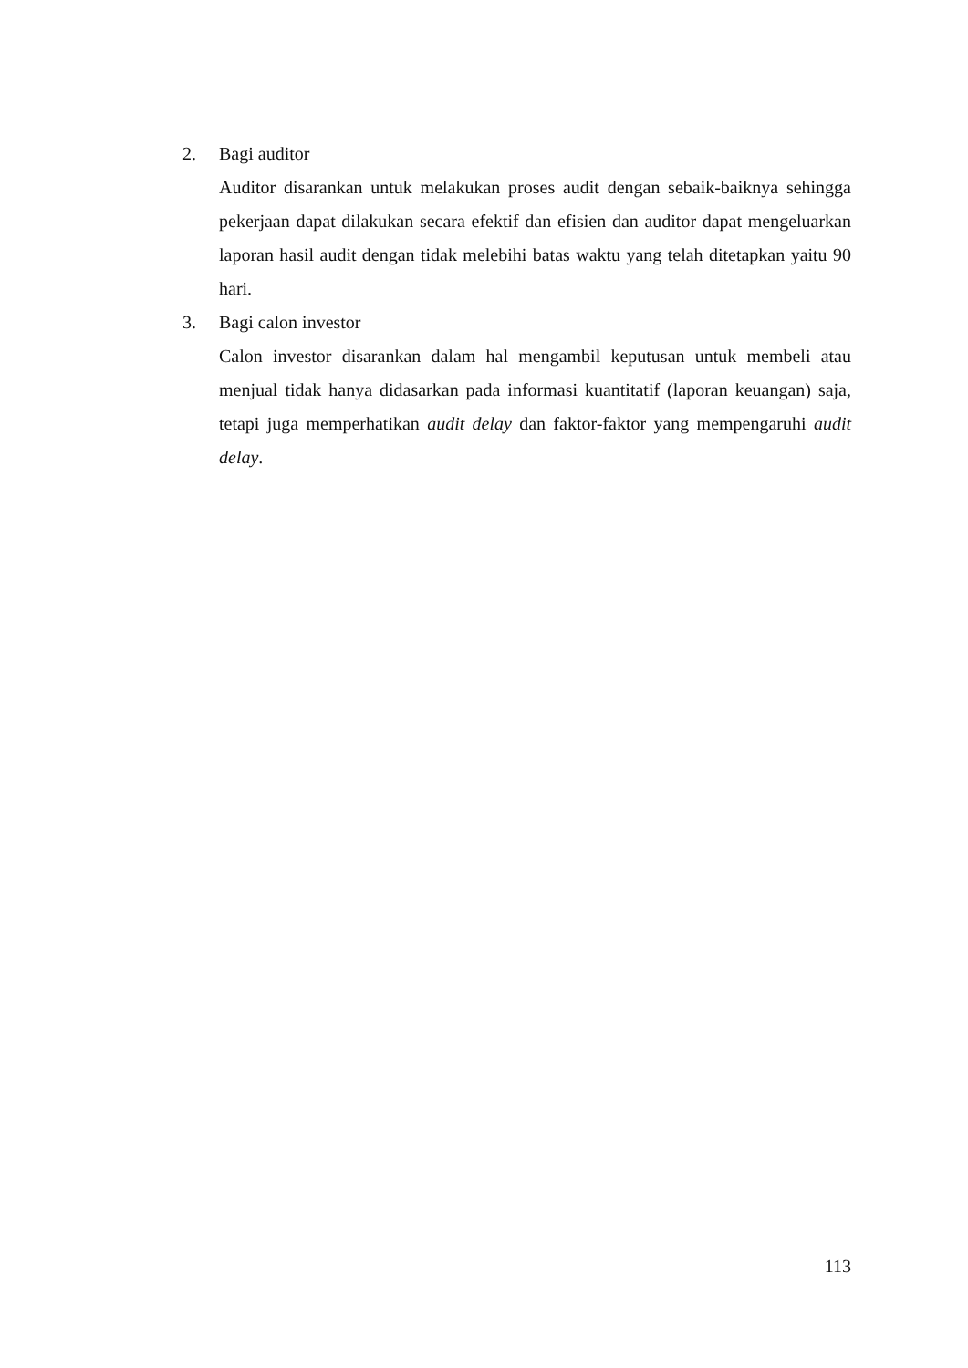2. Bagi auditor
Auditor disarankan untuk melakukan proses audit dengan sebaik-baiknya sehingga pekerjaan dapat dilakukan secara efektif dan efisien dan auditor dapat mengeluarkan laporan hasil audit dengan tidak melebihi batas waktu yang telah ditetapkan yaitu 90 hari.
3. Bagi calon investor
Calon investor disarankan dalam hal mengambil keputusan untuk membeli atau menjual tidak hanya didasarkan pada informasi kuantitatif (laporan keuangan) saja, tetapi juga memperhatikan audit delay dan faktor-faktor yang mempengaruhi audit delay.
113